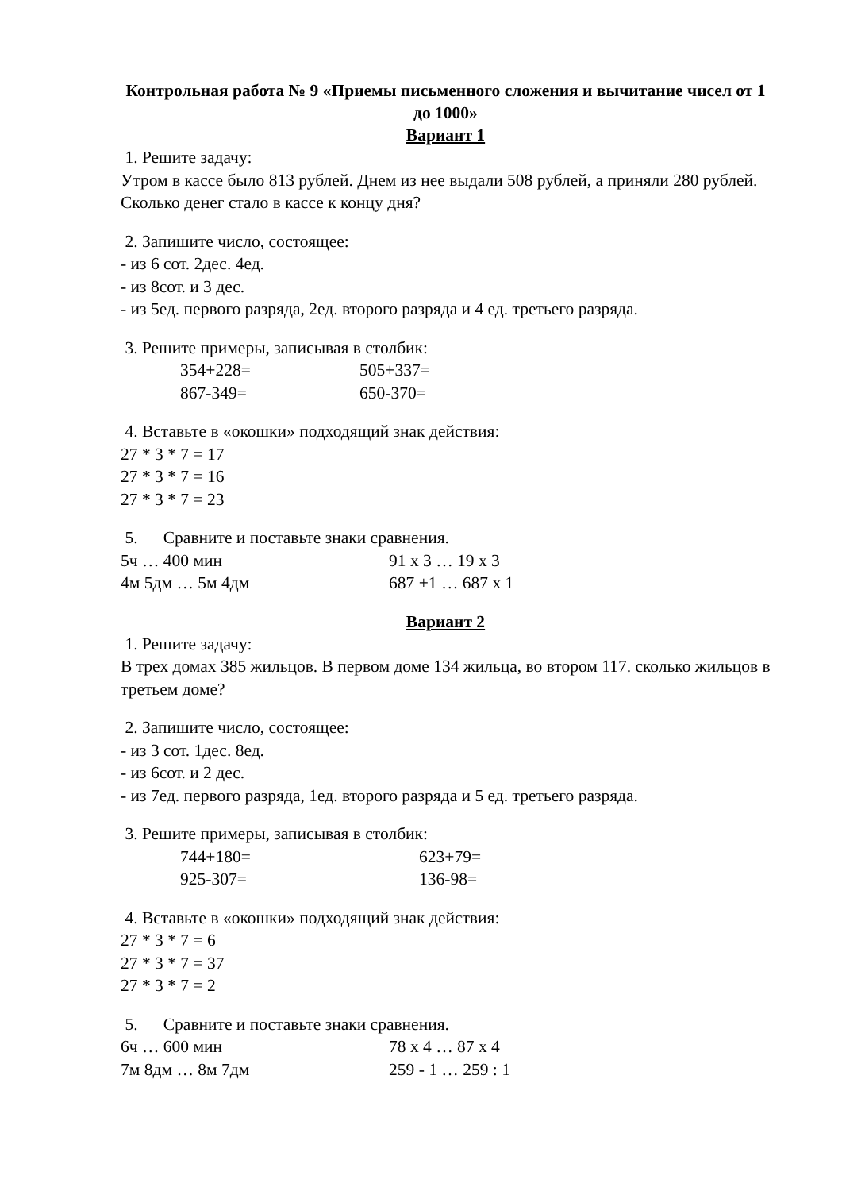Контрольная работа № 9 «Приемы письменного сложения и вычитание чисел от 1 до 1000»
Вариант 1
1. Решите задачу:
Утром в кассе было 813 рублей. Днем из нее выдали 508 рублей, а приняли 280 рублей. Сколько денег стало в кассе к концу дня?
2. Запишите число, состоящее:
- из 6 сот. 2дес. 4ед.
- из 8сот. и 3 дес.
- из 5ед. первого разряда, 2ед. второго разряда и 4 ед. третьего разряда.
3. Решите примеры, записывая в столбик:
354+228= 505+337=
867-349= 650-370=
4. Вставьте в «окошки» подходящий знак действия:
27 * 3 * 7 = 17
27 * 3 * 7 = 16
27 * 3 * 7 = 23
5. Сравните и поставьте знаки сравнения.
5ч … 400 мин 91 х 3 … 19 х 3
4м 5дм … 5м 4дм 687 +1 … 687 х 1
Вариант 2
1. Решите задачу:
В трех домах 385 жильцов. В первом доме 134 жильца, во втором 117. сколько жильцов в третьем доме?
2. Запишите число, состоящее:
- из 3 сот. 1дес. 8ед.
- из 6сот. и 2 дес.
- из 7ед. первого разряда, 1ед. второго разряда и 5 ед. третьего разряда.
3. Решите примеры, записывая в столбик:
744+180= 623+79=
925-307= 136-98=
4. Вставьте в «окошки» подходящий знак действия:
27 * 3 * 7 = 6
27 * 3 * 7 = 37
27 * 3 * 7 = 2
5. Сравните и поставьте знаки сравнения.
6ч … 600 мин 78 х 4 … 87 х 4
7м 8дм … 8м 7дм 259 - 1 … 259 : 1